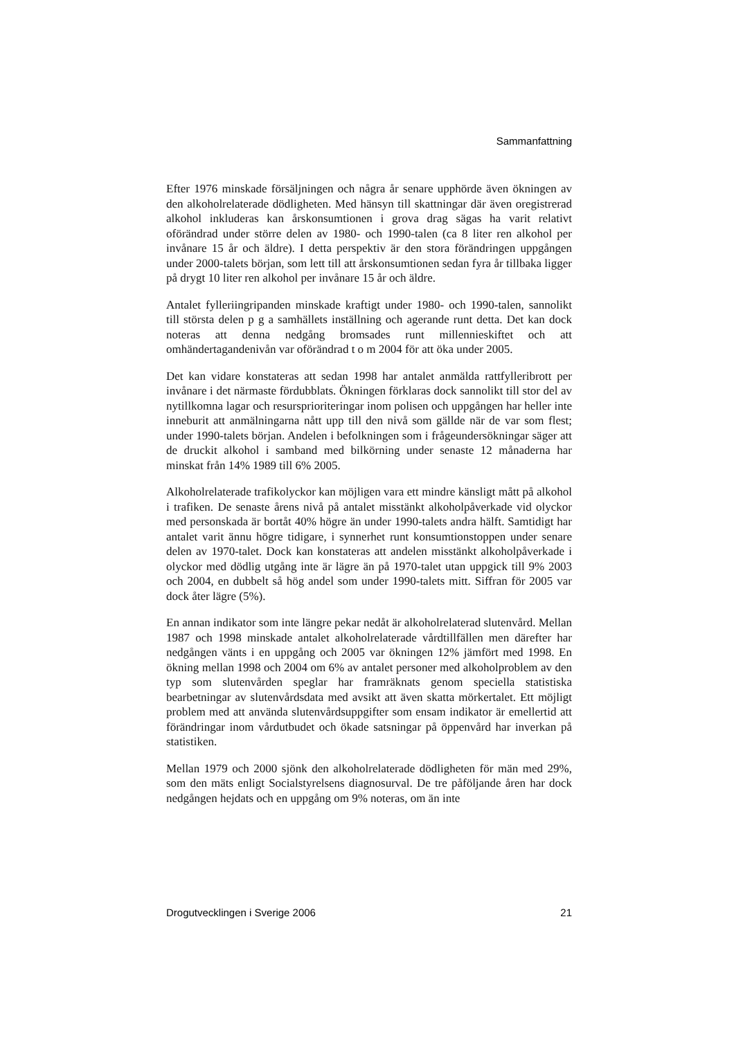Sammanfattning
Efter 1976 minskade försäljningen och några år senare upphörde även ökningen av den alkoholrelaterade dödligheten. Med hänsyn till skattningar där även oregistrerad alkohol inkluderas kan årskonsumtionen i grova drag sägas ha varit relativt oförändrad under större delen av 1980- och 1990-talen (ca 8 liter ren alkohol per invånare 15 år och äldre). I detta perspektiv är den stora förändringen uppgången under 2000-talets början, som lett till att årskonsumtionen sedan fyra år tillbaka ligger på drygt 10 liter ren alkohol per invånare 15 år och äldre.
Antalet fylleriingripanden minskade kraftigt under 1980- och 1990-talen, sannolikt till största delen p g a samhällets inställning och agerande runt detta. Det kan dock noteras att denna nedgång bromsades runt millennieskiftet och att omhändertagandenivån var oförändrad t o m 2004 för att öka under 2005.
Det kan vidare konstateras att sedan 1998 har antalet anmälda rattfylleribrott per invånare i det närmaste fördubblats. Ökningen förklaras dock sannolikt till stor del av nytillkomna lagar och resursprioriteringar inom polisen och uppgången har heller inte inneburit att anmälningarna nått upp till den nivå som gällde när de var som flest; under 1990-talets början. Andelen i befolkningen som i frågeundersökningar säger att de druckit alkohol i samband med bilkörning under senaste 12 månaderna har minskat från 14% 1989 till 6% 2005.
Alkoholrelaterade trafikolyckor kan möjligen vara ett mindre känsligt mått på alkohol i trafiken. De senaste årens nivå på antalet misstänkt alkoholpåverkade vid olyckor med personskada är bortåt 40% högre än under 1990-talets andra hälft. Samtidigt har antalet varit ännu högre tidigare, i synnerhet runt konsumtionstoppen under senare delen av 1970-talet. Dock kan konstateras att andelen misstänkt alkoholpåverkade i olyckor med dödlig utgång inte är lägre än på 1970-talet utan uppgick till 9% 2003 och 2004, en dubbelt så hög andel som under 1990-talets mitt. Siffran för 2005 var dock åter lägre (5%).
En annan indikator som inte längre pekar nedåt är alkoholrelaterad slutenvård. Mellan 1987 och 1998 minskade antalet alkoholrelaterade vårdtillfällen men därefter har nedgången vänts i en uppgång och 2005 var ökningen 12% jämfört med 1998. En ökning mellan 1998 och 2004 om 6% av antalet personer med alkoholproblem av den typ som slutenvården speglar har framräknats genom speciella statistiska bearbetningar av slutenvårdsdata med avsikt att även skatta mörkertalet. Ett möjligt problem med att använda slutenvårdsuppgifter som ensam indikator är emellertid att förändringar inom vårdutbudet och ökade satsningar på öppenvård har inverkan på statistiken.
Mellan 1979 och 2000 sjönk den alkoholrelaterade dödligheten för män med 29%, som den mäts enligt Socialstyrelsens diagnosurval. De tre påföljande åren har dock nedgången hejdats och en uppgång om 9% noteras, om än inte
Drogutvecklingen i Sverige 2006 21